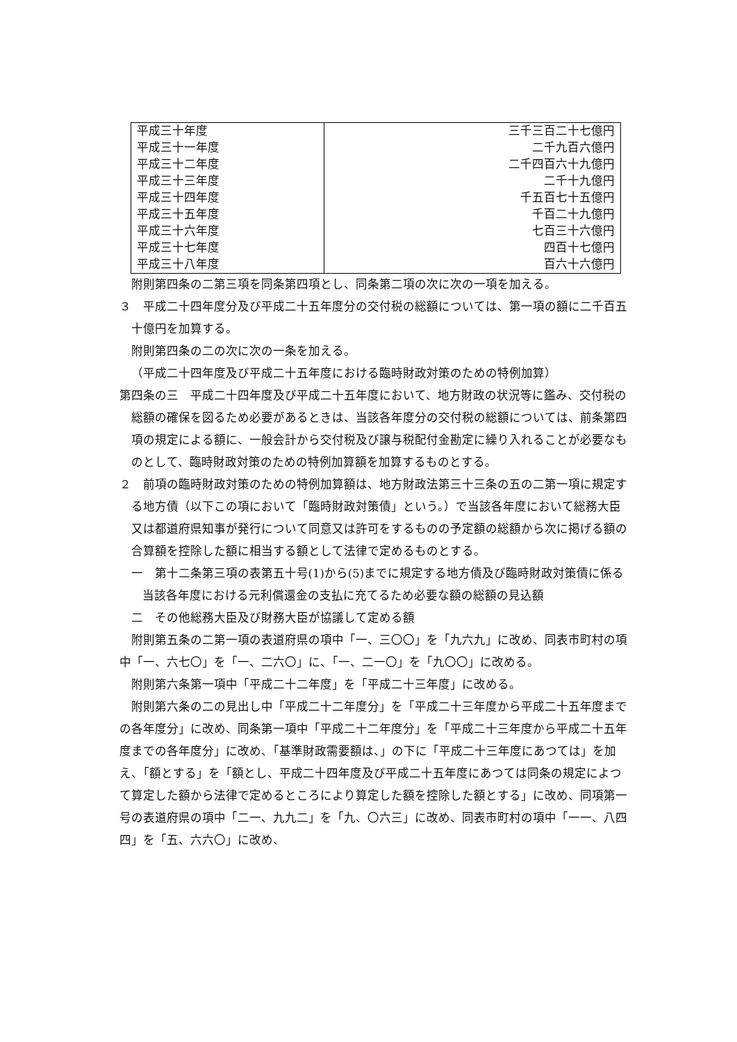| 平成三十年度 | 三千三百二十七億円 |
| 平成三十一年度 | 二千九百六億円 |
| 平成三十二年度 | 二千四百六十九億円 |
| 平成三十三年度 | 二千十九億円 |
| 平成三十四年度 | 千五百七十五億円 |
| 平成三十五年度 | 千百二十九億円 |
| 平成三十六年度 | 七百三十六億円 |
| 平成三十七年度 | 四百十七億円 |
| 平成三十八年度 | 百六十六億円 |
附則第四条の二第三項を同条第四項とし、同条第二項の次に次の一項を加える。
３　平成二十四年度分及び平成二十五年度分の交付税の総額については、第一項の額に二千百五十億円を加算する。
附則第四条の二の次に次の一条を加える。
（平成二十四年度及び平成二十五年度における臨時財政対策のための特例加算）
第四条の三　平成二十四年度及び平成二十五年度において、地方財政の状況等に鑑み、交付税の総額の確保を図るため必要があるときは、当該各年度分の交付税の総額については、前条第四項の規定による額に、一般会計から交付税及び譲与税配付金勘定に繰り入れることが必要なものとして、臨時財政対策のための特例加算額を加算するものとする。
２　前項の臨時財政対策のための特例加算額は、地方財政法第三十三条の五の二第一項に規定する地方債（以下この項において「臨時財政対策債」という。）で当該各年度において総務大臣又は都道府県知事が発行について同意又は許可をするものの予定額の総額から次に掲げる額の合算額を控除した額に相当する額として法律で定めるものとする。
一　第十二条第三項の表第五十号(1)から(5)までに規定する地方債及び臨時財政対策債に係る当該各年度における元利償還金の支払に充てるため必要な額の総額の見込額
二　その他総務大臣及び財務大臣が協議して定める額
附則第五条の二第一項の表道府県の項中「一、三〇〇」を「九六九」に改め、同表市町村の項中「一、六七〇」を「一、二六〇」に、「一、二一〇」を「九〇〇」に改める。
附則第六条第一項中「平成二十二年度」を「平成二十三年度」に改める。
附則第六条の二の見出し中「平成二十二年度分」を「平成二十三年度から平成二十五年度までの各年度分」に改め、同条第一項中「平成二十二年度分」を「平成二十三年度から平成二十五年度までの各年度分」に改め、「基準財政需要額は、」の下に「平成二十三年度にあつては」を加え、「額とする」を「額とし、平成二十四年度及び平成二十五年度にあつては同条の規定によつて算定した額から法律で定めるところにより算定した額を控除した額とする」に改め、同項第一号の表道府県の項中「二一、九九二」を「九、〇六三」に改め、同表市町村の項中「一一、八四四」を「五、六六〇」に改め、